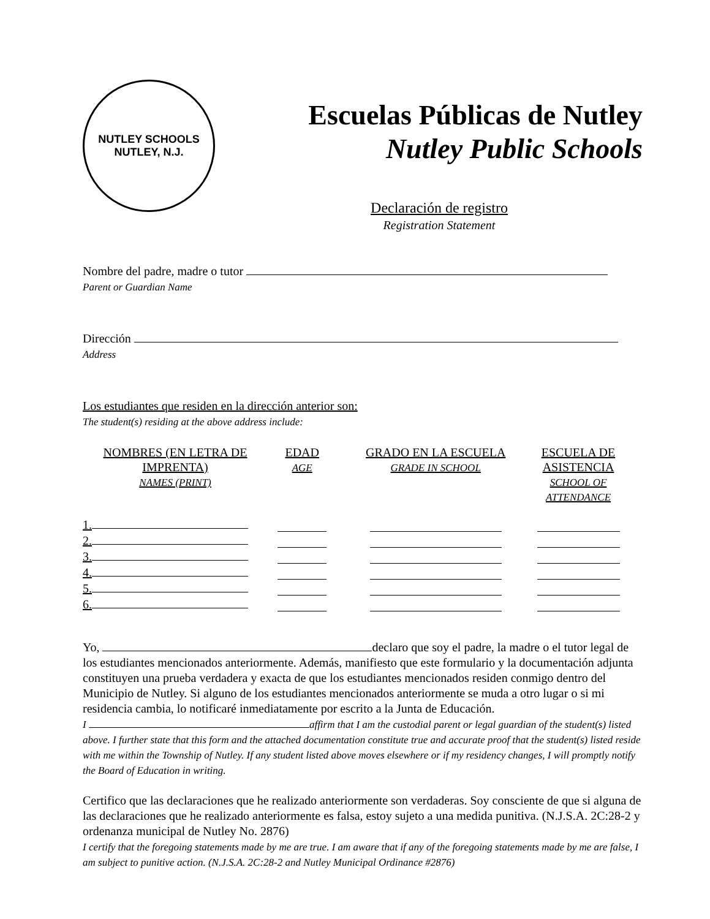NUTLEY SCHOOLS
NUTLEY, N.J.
Escuelas Públicas de Nutley
Nutley Public Schools
Declaración de registro
Registration Statement
Nombre del padre, madre o tutor
Parent or Guardian Name
Dirección
Address
Los estudiantes que residen en la dirección anterior son:
The student(s) residing at the above address include:
| NOMBRES (EN LETRA DE IMPRENTA) NAMES (PRINT) | EDAD AGE | GRADO EN LA ESCUELA GRADE IN SCHOOL | ESCUELA DE ASISTENCIA SCHOOL OF ATTENDANCE |
| --- | --- | --- | --- |
| 1. | | | |
| 2. | | | |
| 3. | | | |
| 4. | | | |
| 5. | | | |
| 6. | | | |
Yo, declaro que soy el padre, la madre o el tutor legal de los estudiantes mencionados anteriormente. Además, manifiesto que este formulario y la documentación adjunta constituyen una prueba verdadera y exacta de que los estudiantes mencionados residen conmigo dentro del Municipio de Nutley. Si alguno de los estudiantes mencionados anteriormente se muda a otro lugar o si mi residencia cambia, lo notificaré inmediatamente por escrito a la Junta de Educación.
I affirm that I am the custodial parent or legal guardian of the student(s) listed above. I further state that this form and the attached documentation constitute true and accurate proof that the student(s) listed reside with me within the Township of Nutley. If any student listed above moves elsewhere or if my residency changes, I will promptly notify the Board of Education in writing.
Certifico que las declaraciones que he realizado anteriormente son verdaderas. Soy consciente de que si alguna de las declaraciones que he realizado anteriormente es falsa, estoy sujeto a una medida punitiva. (N.J.S.A. 2C:28-2 y ordenanza municipal de Nutley No. 2876)
I certify that the foregoing statements made by me are true. I am aware that if any of the foregoing statements made by me are false, I am subject to punitive action. (N.J.S.A. 2C:28-2 and Nutley Municipal Ordinance #2876)